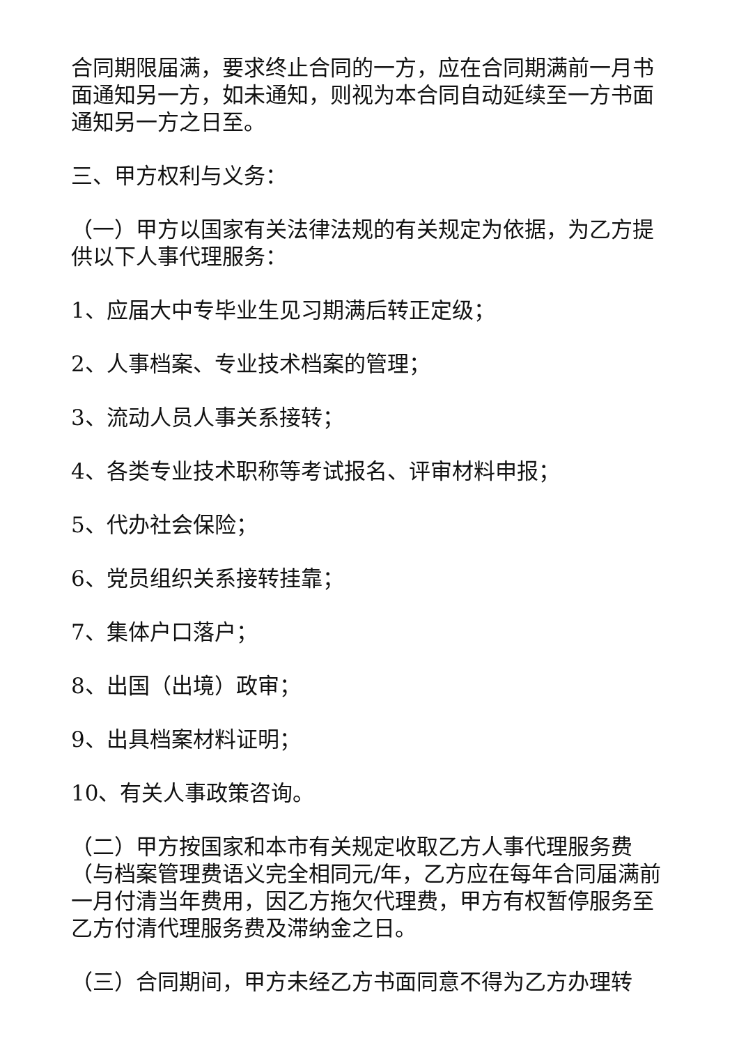合同期限届满，要求终止合同的一方，应在合同期满前一月书面通知另一方，如未通知，则视为本合同自动延续至一方书面通知另一方之日至。
三、甲方权利与义务：
（一）甲方以国家有关法律法规的有关规定为依据，为乙方提供以下人事代理服务：
1、应届大中专毕业生见习期满后转正定级；
2、人事档案、专业技术档案的管理；
3、流动人员人事关系接转；
4、各类专业技术职称等考试报名、评审材料申报；
5、代办社会保险；
6、党员组织关系接转挂靠；
7、集体户口落户；
8、出国（出境）政审；
9、出具档案材料证明；
10、有关人事政策咨询。
（二）甲方按国家和本市有关规定收取乙方人事代理服务费（与档案管理费语义完全相同元/年，乙方应在每年合同届满前一月付清当年费用，因乙方拖欠代理费，甲方有权暂停服务至乙方付清代理服务费及滞纳金之日。
（三）合同期间，甲方未经乙方书面同意不得为乙方办理转